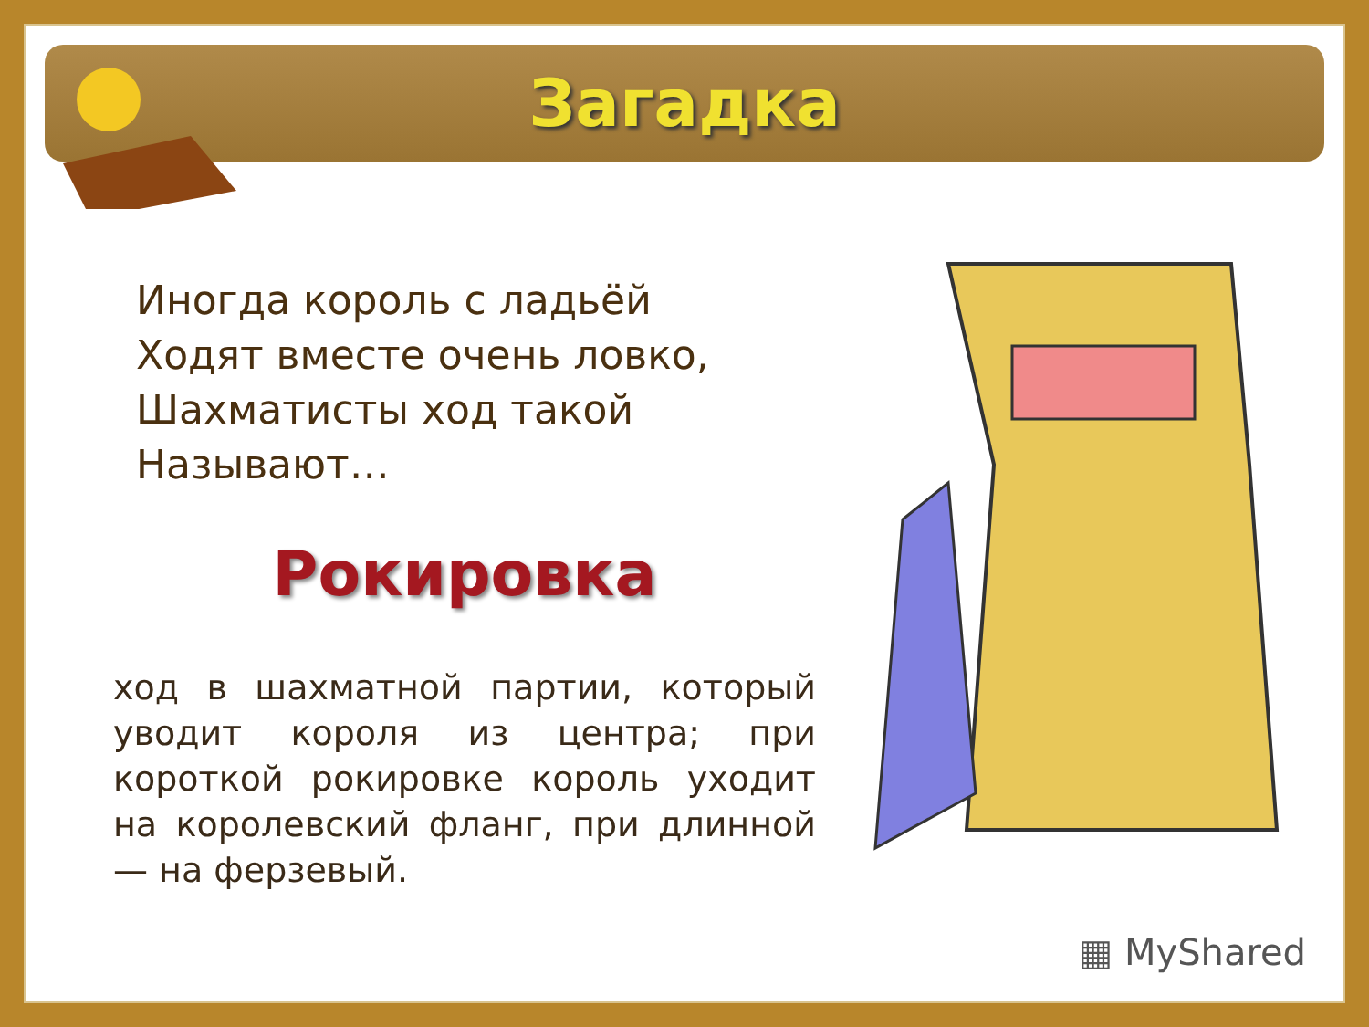Загадка
Иногда король с ладьёй
Ходят вместе очень ловко,
Шахматисты ход такой
Называют…
Рокировка
ход в шахматной партии, который уводит короля из центра; при короткой рокировке король уходит на королевский фланг, при длинной — на ферзевый.
▦ MyShared